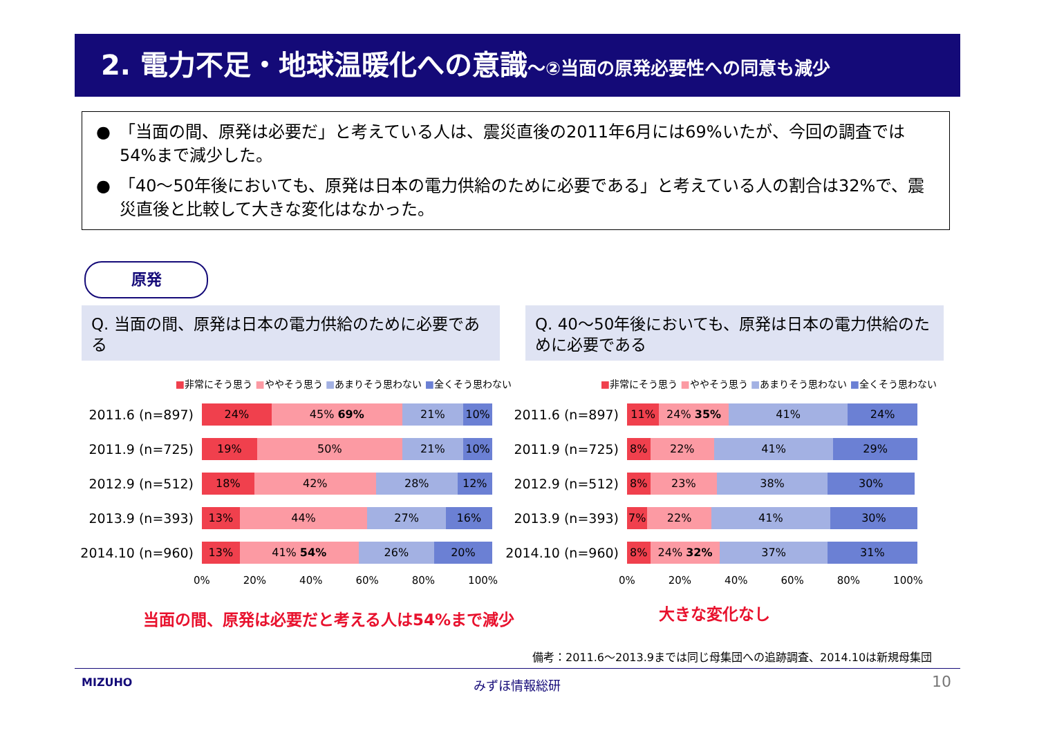2. 電力不足・地球温暖化への意識～②当面の原発必要性への同意も減少
●　「当面の間、原発は必要だ」と考えている人は、震災直後の2011年6月には69%いたが、今回の調査では54%まで減少した。
●　「40～50年後においても、原発は日本の電力供給のために必要である」と考えている人の割合は32%で、震災直後と比較して大きな変化はなかった。
原発
Q. 当面の間、原発は日本の電力供給のために必要である
Q. 40～50年後においても、原発は日本の電力供給のために必要である
■非常にそう思う ■ややそう思う ■あまりそう思わない ■全くそう思わない
2011.6 (n=897)
24% 45% 69% 21% 10%
2011.9 (n=725)
19% 50% 21% 10%
2012.9 (n=512)
18% 42% 28% 12%
2013.9 (n=393)
13% 44% 27% 16%
2014.10 (n=960)
13% 41% 54% 26% 20%
0% 20% 40% 60% 80% 100%
■非常にそう思う ■ややそう思う ■あまりそう思わない ■全くそう思わない
2011.6 (n=897)
11% 24% 35% 41% 24%
2011.9 (n=725)
8% 22% 41% 29%
2012.9 (n=512)
8% 23% 38% 30%
2013.9 (n=393)
7% 22% 41% 30%
2014.10 (n=960)
8% 24% 32% 37% 31%
0% 20% 40% 60% 80% 100%
当面の間、原発は必要だと考える人は54%まで減少
大きな変化なし
備考：2011.6～2013.9までは同じ母集団への追跡調査、2014.10は新規母集団
MIZUHO みずほ情報総研 10